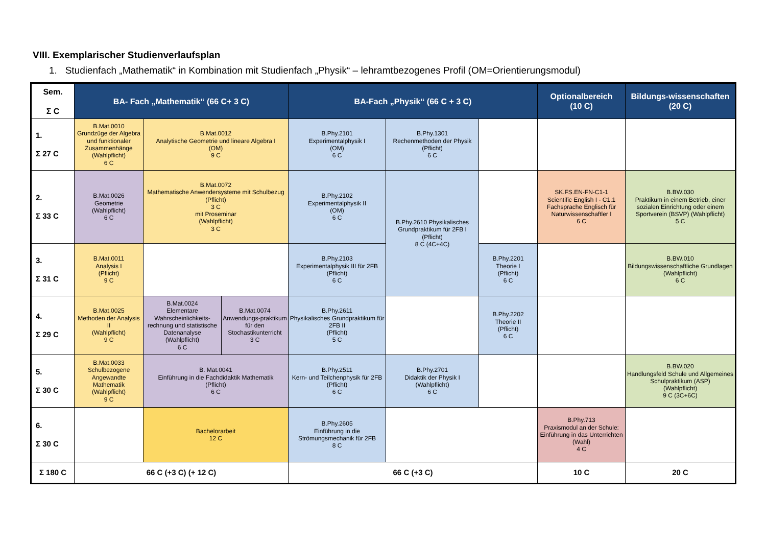VIII. Exemplarischer Studienverlaufsplan
1. Studienfach „Mathematik“ in Kombination mit Studienfach „Physik“ – lehramtbezogenes Profil (OM=Orientierungsmodul)
| Sem. Σ C | BA- Fach „Mathematik“ (66 C+ 3 C) | | | BA-Fach „Physik“ (66 C + 3 C) | | | Optionalbereich (10 C) | Bildungs-wissenschaften (20 C) |
| --- | --- | --- | --- | --- | --- | --- | --- | --- |
| 1. Σ 27 C | B.Mat.0010 Grundzüge der Algebra und funktionaler Zusammenhänge (Wahlpflicht) 6 C | B.Mat.0012 Analytische Geometrie und lineare Algebra I (OM) 9 C | | B.Phy.2101 Experimentalphysik I (OM) 6 C | B.Phy.1301 Rechenmethoden der Physik (Pflicht) 6 C | | | |
| 2. Σ 33 C | B.Mat.0026 Geometrie (Wahlpflicht) 6 C | B.Mat.0072 Mathematische Anwendersysteme mit Schulbezug (Pflicht) 3 C mit Proseminar (Wahlpflicht) 3 C | | B.Phy.2102 Experimentalphysik II (OM) 6 C | B.Phy.2610 Physikalisches Grundpraktikum für 2FB I (Pflicht) 8 C (4C+4C) | | SK.FS.EN-FN-C1-1 Scientific English I - C1.1 Fachsprache Englisch für Naturwissenschaftler I 6 C | B.BW.030 Praktikum in einem Betrieb, einer sozialen Einrichtung oder einem Sportverein (BSVP) (Wahlpflicht) 5 C |
| 3. Σ 31 C | B.Mat.0011 Analysis I (Pflicht) 9 C | | | B.Phy.2103 Experimentalphysik III für 2FB (Pflicht) 6 C | | B.Phy.2201 Theorie I (Pflicht) 6 C | | B.BW.010 Bildungswissenschaftliche Grundlagen (Wahlpflicht) 6 C |
| 4. Σ 29 C | B.Mat.0025 Methoden der Analysis II (Wahlpflicht) 9 C | B.Mat.0024 Elementare Wahrscheinlichkeits-rechnung und statistische Datenanalyse (Wahlpflicht) 6 C | B.Mat.0074 Anwendungs-praktikum für den Stochastikunterricht 3 C | B.Phy.2611 Physikalisches Grundpraktikum für 2FB II (Pflicht) 5 C | | B.Phy.2202 Theorie II (Pflicht) 6 C | | |
| 5. Σ 30 C | B.Mat.0033 Schulbezogene Angewandte Mathematik (Wahlpflicht) 9 C | B. Mat.0041 Einführung in die Fachdidaktik Mathematik (Pflicht) 6 C | | B.Phy.2511 Kern- und Teilchenphysik für 2FB (Pflicht) 6 C | B.Phy.2701 Didaktik der Physik I (Wahlpflicht) 6 C | | | B.BW.020 Handlungsfeld Schule und Allgemeines Schulpraktikum (ASP) (Wahlpflicht) 9 C (3C+6C) |
| 6. Σ 30 C | | Bachelorarbeit 12 C | | B.Phy.2605 Einführung in die Strömungsmechanik für 2FB 8 C | | | B.Phy.713 Praxismodul an der Schule: Einführung in das Unterrichten (Wahl) 4 C | |
| Σ 180 C | 66 C (+3 C) (+ 12 C) | | | 66 C (+3 C) | | | 10 C | 20 C |